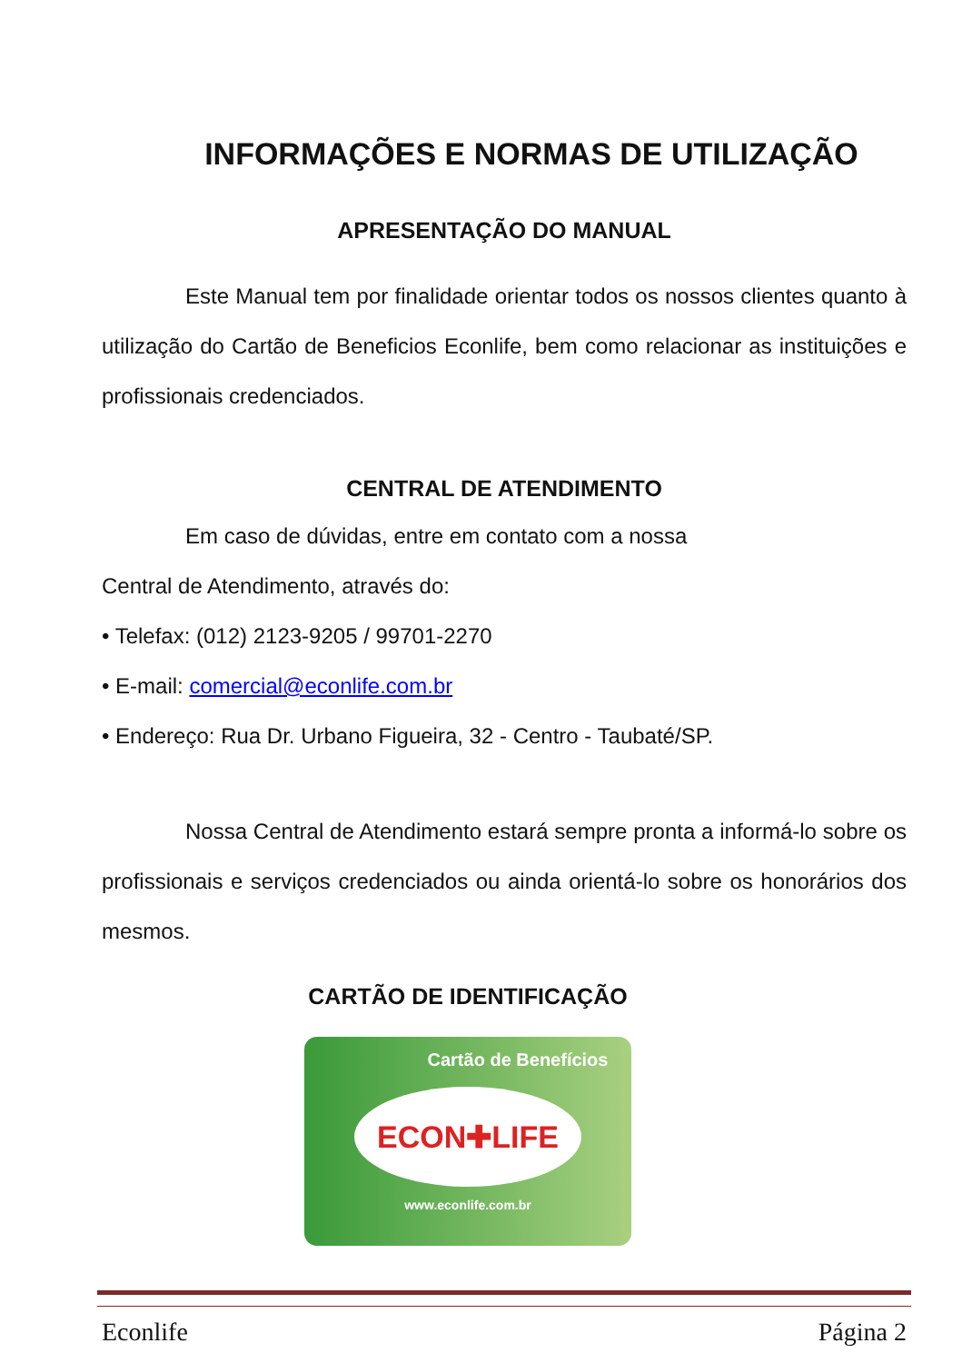INFORMAÇÕES E NORMAS DE UTILIZAÇÃO
APRESENTAÇÃO DO MANUAL
Este Manual tem por finalidade orientar todos os nossos clientes quanto à utilização do Cartão de Beneficios Econlife, bem como relacionar as instituições e profissionais credenciados.
CENTRAL DE ATENDIMENTO
Em caso de dúvidas, entre em contato com a nossa
Central de Atendimento, através do:
• Telefax: (012) 2123-9205 / 99701-2270
• E-mail: comercial@econlife.com.br
• Endereço: Rua Dr. Urbano Figueira, 32 - Centro - Taubaté/SP.
Nossa Central de Atendimento estará sempre pronta a informá-lo sobre os profissionais e serviços credenciados ou ainda orientá-lo sobre os honorários dos mesmos.
CARTÃO DE IDENTIFICAÇÃO
Cartão de Benefícios
ECON✚LIFE
www.econlife.com.br
Econlife Página 2